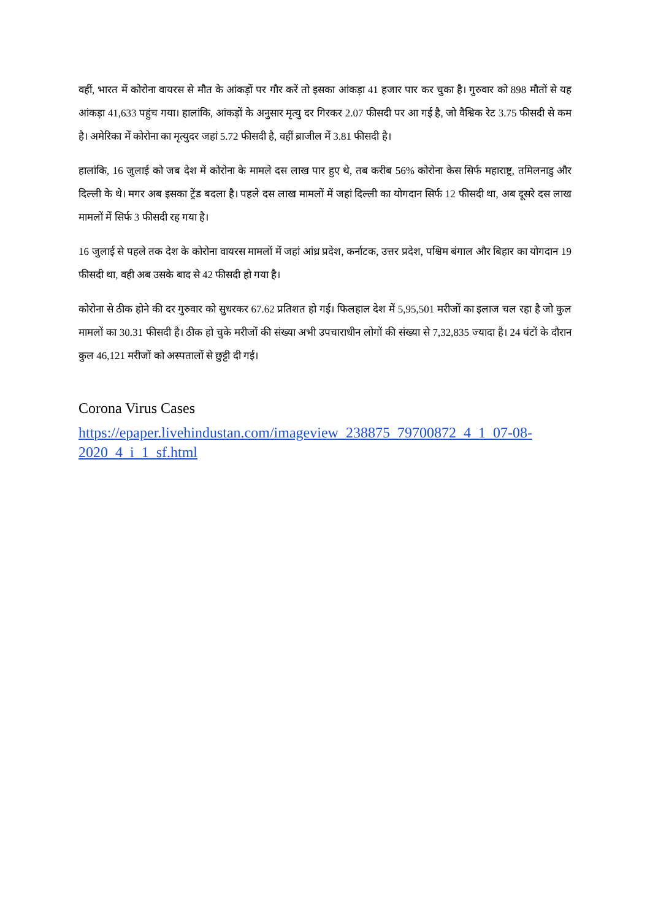वहीं, भारत में कोरोना वायरस से मौत के आंकड़ों पर गौर करें तो इसका आंकड़ा 41 हजार पार कर चुका है। गुरुवार को 898 मौतों से यह आंकड़ा 41,633 पहुंच गया। हालांकि, आंकड़ों के अनुसार मृत्यु दर गिरकर 2.07 फीसदी पर आ गई है, जो वैश्विक रेट 3.75 फीसदी से कम है। अमेरिका में कोरोना का मृत्युदर जहां 5.72 फीसदी है, वहीं ब्राजील में 3.81 फीसदी है।
हालांकि, 16 जुलाई को जब देश में कोरोना के मामले दस लाख पार हुए थे, तब करीब 56% कोरोना केस सिर्फ महाराष्ट्र, तमिलनाडु और दिल्ली के थे। मगर अब इसका ट्रेंड बदला है। पहले दस लाख मामलों में जहां दिल्ली का योगदान सिर्फ 12 फीसदी था, अब दूसरे दस लाख मामलों में सिर्फ 3 फीसदी रह गया है।
16 जुलाई से पहले तक देश के कोरोना वायरस मामलों में जहां आंध्र प्रदेश, कर्नाटक, उत्तर प्रदेश, पश्चिम बंगाल और बिहार का योगदान 19 फीसदी था, वही अब उसके बाद से 42 फीसदी हो गया है।
कोरोना से ठीक होने की दर गुरुवार को सुधरकर 67.62 प्रतिशत हो गई। फिलहाल देश में 5,95,501 मरीजों का इलाज चल रहा है जो कुल मामलों का 30.31 फीसदी है। ठीक हो चुके मरीजों की संख्या अभी उपचाराधीन लोगों की संख्या से 7,32,835 ज्यादा है। 24 घंटों के दौरान कुल 46,121 मरीजों को अस्पतालों से छुट्टी दी गई।
Corona Virus Cases
https://epaper.livehindustan.com/imageview_238875_79700872_4_1_07-08-2020_4_i_1_sf.html